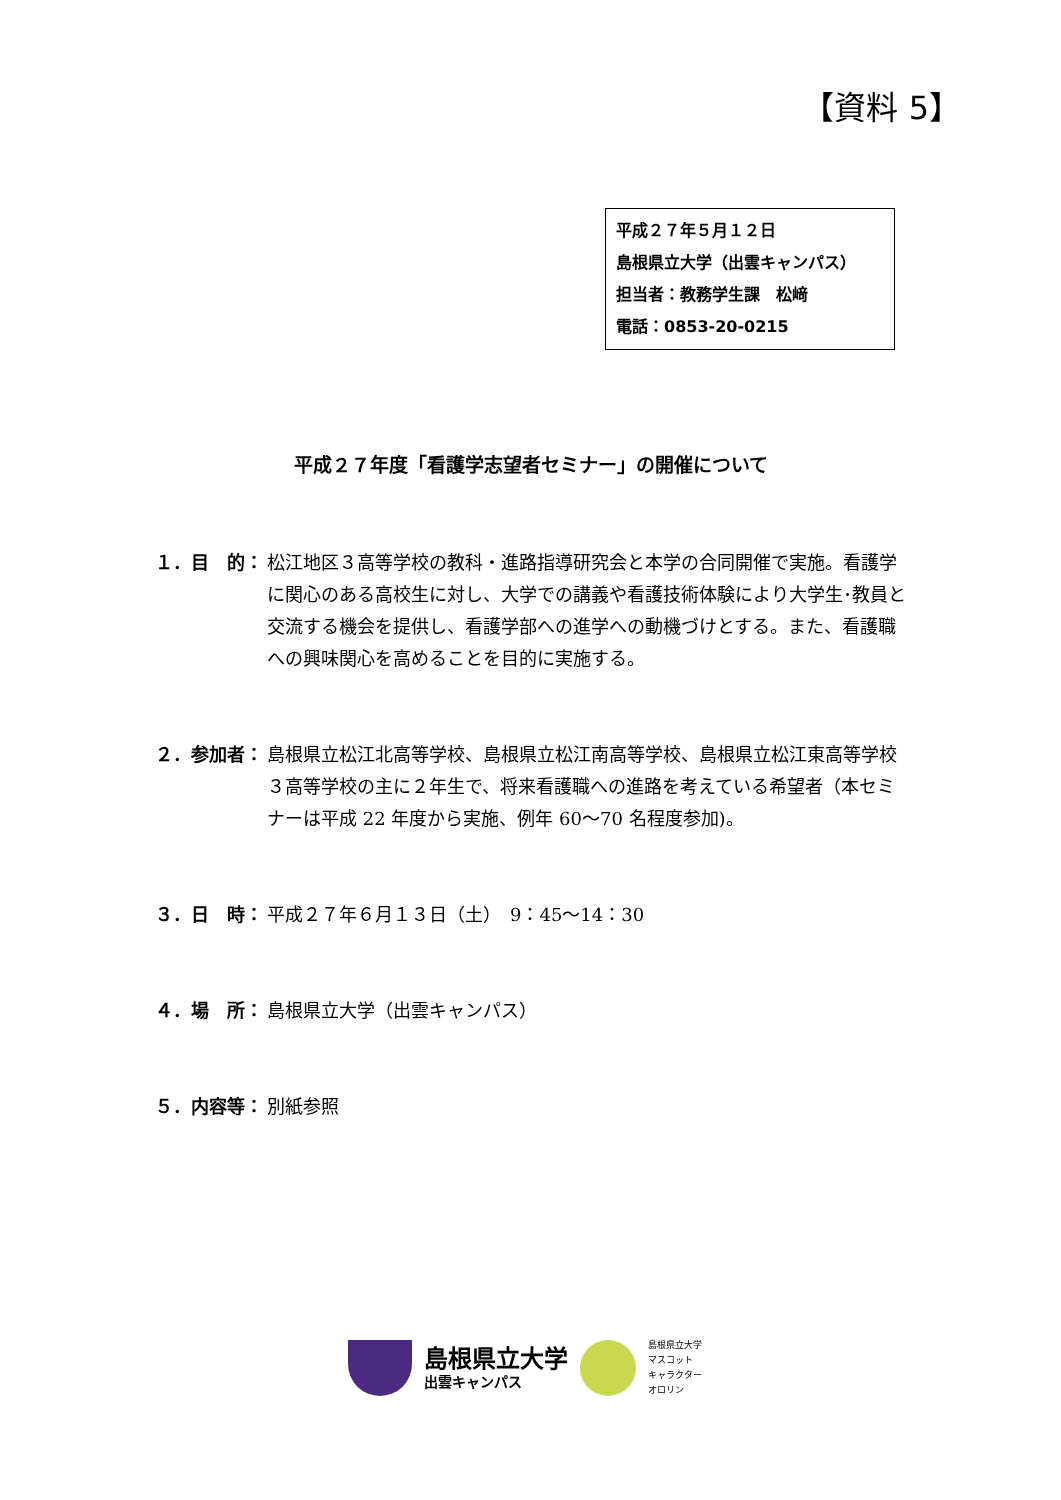【資料 5】
平成２７年５月１２日
島根県立大学（出雲キャンパス）
担当者：教務学生課　松﨑
電話：0853-20-0215
平成２７年度「看護学志望者セミナー」の開催について
１．目　的： 松江地区３高等学校の教科・進路指導研究会と本学の合同開催で実施。看護学に関心のある高校生に対し、大学での講義や看護技術体験により大学生･教員と交流する機会を提供し、看護学部への進学への動機づけとする。また、看護職への興味関心を高めることを目的に実施する。
２．参加者： 島根県立松江北高等学校、島根県立松江南高等学校、島根県立松江東高等学校３高等学校の主に２年生で、将来看護職への進路を考えている希望者（本セミナーは平成 22 年度から実施、例年 60〜70 名程度参加)。
３．日　時： 平成２７年６月１３日（土）　9：45〜14：30
４．場　所： 島根県立大学（出雲キャンパス）
５．内容等： 別紙参照
島根県立大学
出雲キャンパス
島根県立大学
マスコット
キャラクター
オロリン